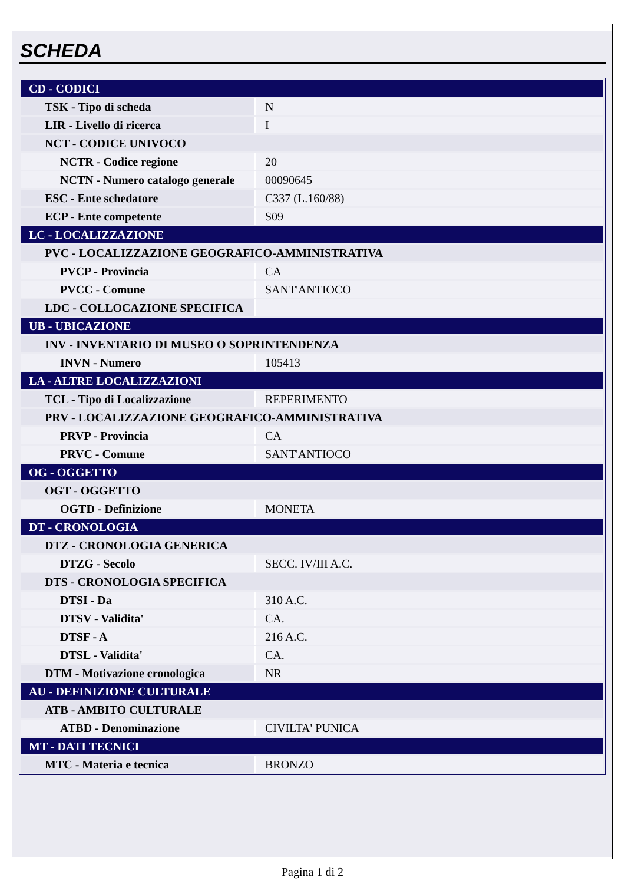SCHEDA
| CD - CODICI | |
| TSK - Tipo di scheda | N |
| LIR - Livello di ricerca | I |
| NCT - CODICE UNIVOCO | |
| NCTR - Codice regione | 20 |
| NCTN - Numero catalogo generale | 00090645 |
| ESC - Ente schedatore | C337 (L.160/88) |
| ECP - Ente competente | S09 |
| LC - LOCALIZZAZIONE | |
| PVC - LOCALIZZAZIONE GEOGRAFICO-AMMINISTRATIVA | |
| PVCP - Provincia | CA |
| PVCC - Comune | SANT'ANTIOCO |
| LDC - COLLOCAZIONE SPECIFICA | |
| UB - UBICAZIONE | |
| INV - INVENTARIO DI MUSEO O SOPRINTENDENZA | |
| INVN - Numero | 105413 |
| LA - ALTRE LOCALIZZAZIONI | |
| TCL - Tipo di Localizzazione | REPERIMENTO |
| PRV - LOCALIZZAZIONE GEOGRAFICO-AMMINISTRATIVA | |
| PRVP - Provincia | CA |
| PRVC - Comune | SANT'ANTIOCO |
| OG - OGGETTO | |
| OGT - OGGETTO | |
| OGTD - Definizione | MONETA |
| DT - CRONOLOGIA | |
| DTZ - CRONOLOGIA GENERICA | |
| DTZG - Secolo | SECC. IV/III A.C. |
| DTS - CRONOLOGIA SPECIFICA | |
| DTSI - Da | 310 A.C. |
| DTSV - Validita' | CA. |
| DTSF - A | 216 A.C. |
| DTSL - Validita' | CA. |
| DTM - Motivazione cronologica | NR |
| AU - DEFINIZIONE CULTURALE | |
| ATB - AMBITO CULTURALE | |
| ATBD - Denominazione | CIVILTA' PUNICA |
| MT - DATI TECNICI | |
| MTC - Materia e tecnica | BRONZO |
Pagina 1 di 2